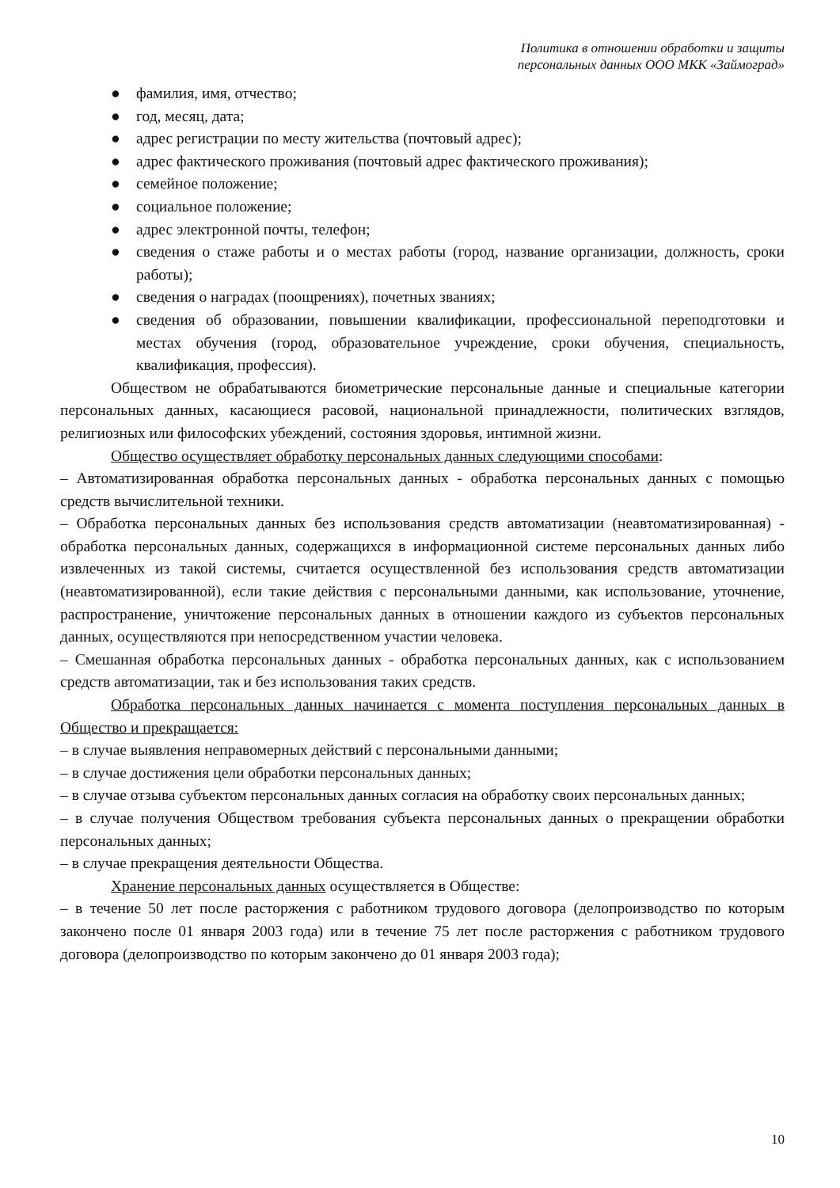Политика в отношении обработки и защиты
персональных данных ООО МКК «Займоград»
● фамилия, имя, отчество;
● год, месяц, дата;
● адрес регистрации по месту жительства (почтовый адрес);
● адрес фактического проживания (почтовый адрес фактического проживания);
● семейное положение;
● социальное положение;
● адрес электронной почты, телефон;
● сведения о стаже работы и о местах работы (город, название организации, должность, сроки работы);
● сведения о наградах (поощрениях), почетных званиях;
● сведения об образовании, повышении квалификации, профессиональной переподготовки и местах обучения (город, образовательное учреждение, сроки обучения, специальность, квалификация, профессия).
Обществом не обрабатываются биометрические персональные данные и специальные категории персональных данных, касающиеся расовой, национальной принадлежности, политических взглядов, религиозных или философских убеждений, состояния здоровья, интимной жизни.
Общество осуществляет обработку персональных данных следующими способами:
– Автоматизированная обработка персональных данных - обработка персональных данных с помощью средств вычислительной техники.
– Обработка персональных данных без использования средств автоматизации (неавтоматизированная) - обработка персональных данных, содержащихся в информационной системе персональных данных либо извлеченных из такой системы, считается осуществленной без использования средств автоматизации (неавтоматизированной), если такие действия с персональными данными, как использование, уточнение, распространение, уничтожение персональных данных в отношении каждого из субъектов персональных данных, осуществляются при непосредственном участии человека.
– Смешанная обработка персональных данных - обработка персональных данных, как с использованием средств автоматизации, так и без использования таких средств.
Обработка персональных данных начинается с момента поступления персональных данных в Общество и прекращается:
– в случае выявления неправомерных действий с персональными данными;
– в случае достижения цели обработки персональных данных;
– в случае отзыва субъектом персональных данных согласия на обработку своих персональных данных;
– в случае получения Обществом требования субъекта персональных данных о прекращении обработки персональных данных;
– в случае прекращения деятельности Общества.
Хранение персональных данных осуществляется в Обществе:
– в течение 50 лет после расторжения с работником трудового договора (делопроизводство по которым закончено после 01 января 2003 года) или в течение 75 лет после расторжения с работником трудового договора (делопроизводство по которым закончено до 01 января 2003 года);
10